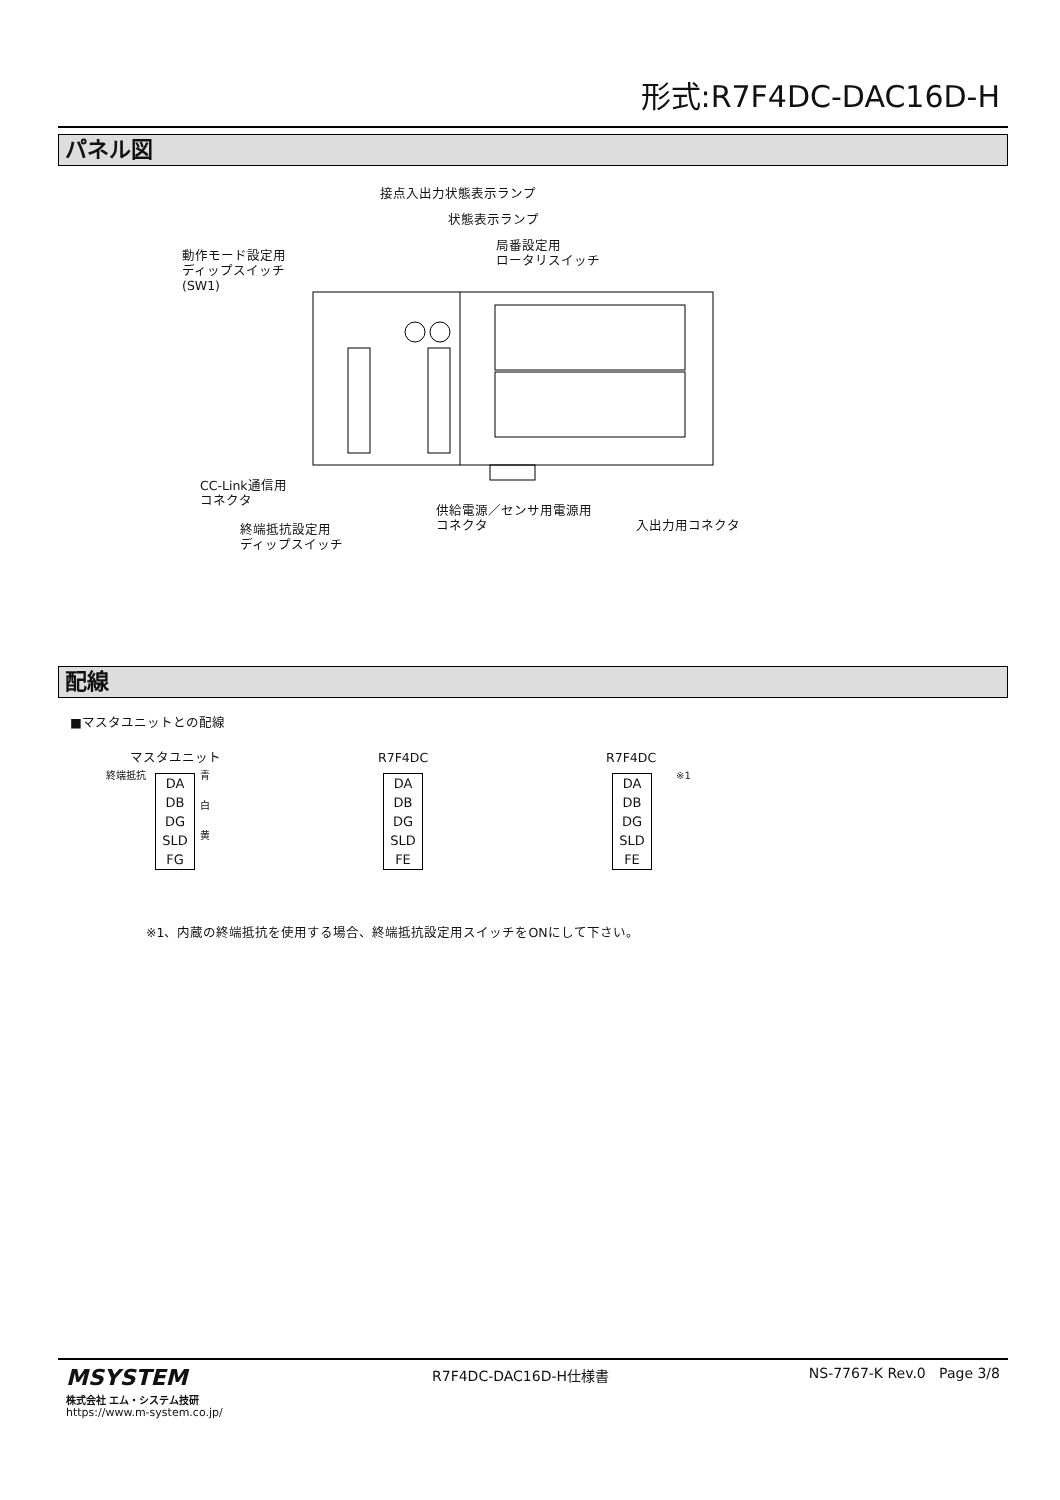形式:R7F4DC-DAC16D-H
パネル図
接点入出力状態表示ランプ
状態表示ランプ
局番設定用
ロータリスイッチ
動作モード設定用
ディップスイッチ
(SW1)
CC-Link通信用
コネクタ
供給電源／センサ用電源用
コネクタ
入出力用コネクタ
終端抵抗設定用
ディップスイッチ
配線
■マスタユニットとの配線
マスタユニット R7F4DC R7F4DC
終端抵抗 ※1
青
白
黄
DA
DB
DG
SLD
FG
DA
DB
DG
SLD
FE
DA
DB
DG
SLD
FE
※1、内蔵の終端抵抗を使用する場合、終端抵抗設定用スイッチをONにして下さい。
MSYSTEM
株式会社 エム・システム技研
https://www.m-system.co.jp/
R7F4DC-DAC16D-H仕様書 NS-7767-K Rev.0 Page 3/8